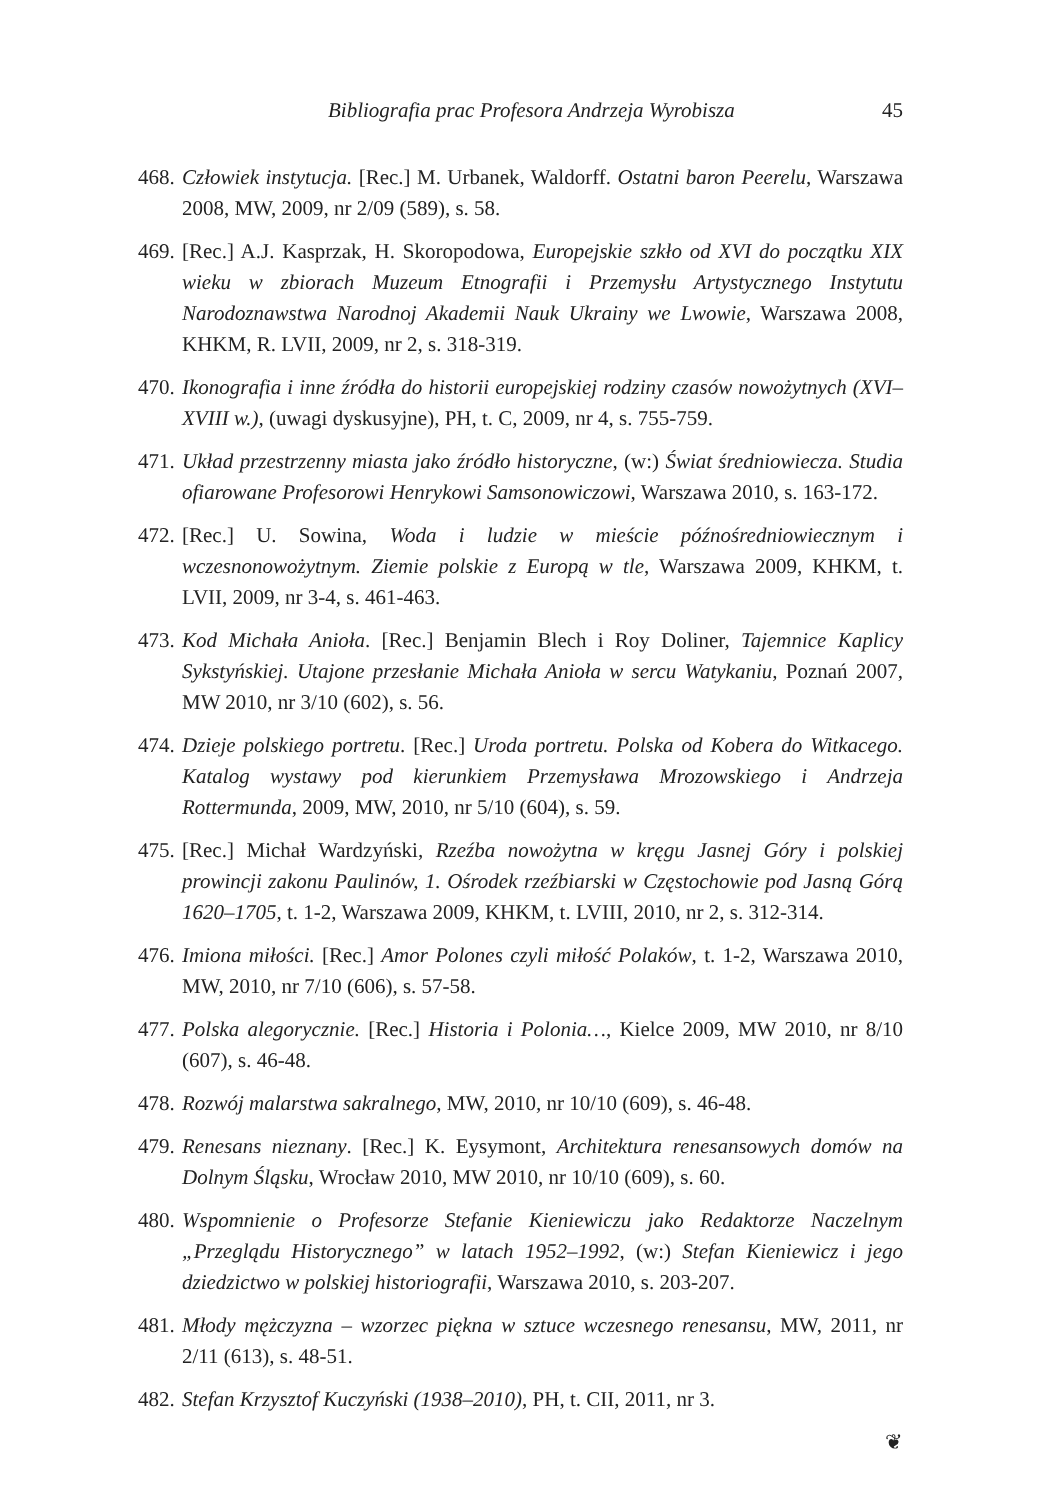Bibliografia prac Profesora Andrzeja Wyrobisza 45
468. Człowiek instytucja. [Rec.] M. Urbanek, Waldorff. Ostatni baron Peerelu, Warszawa 2008, MW, 2009, nr 2/09 (589), s. 58.
469. [Rec.] A.J. Kasprzak, H. Skoropodowa, Europejskie szkło od XVI do początku XIX wieku w zbiorach Muzeum Etnografii i Przemysłu Artystycznego Instytutu Narodoznawstwa Narodnoj Akademii Nauk Ukrainy we Lwowie, Warszawa 2008, KHKM, R. LVII, 2009, nr 2, s. 318-319.
470. Ikonografia i inne źródła do historii europejskiej rodziny czasów nowożytnych (XVI–XVIII w.), (uwagi dyskusyjne), PH, t. C, 2009, nr 4, s. 755-759.
471. Układ przestrzenny miasta jako źródło historyczne, (w:) Świat średniowiecza. Studia ofiarowane Profesorowi Henrykowi Samsonowiczowi, Warszawa 2010, s. 163-172.
472. [Rec.] U. Sowina, Woda i ludzie w mieście późnośredniowiecznym i wczesnonowożytnym. Ziemie polskie z Europą w tle, Warszawa 2009, KHKM, t. LVII, 2009, nr 3-4, s. 461-463.
473. Kod Michała Anioła. [Rec.] Benjamin Blech i Roy Doliner, Tajemnice Kaplicy Sykstyńskiej. Utajone przesłanie Michała Anioła w sercu Watykaniu, Poznań 2007, MW 2010, nr 3/10 (602), s. 56.
474. Dzieje polskiego portretu. [Rec.] Uroda portretu. Polska od Kobera do Witkacego. Katalog wystawy pod kierunkiem Przemysława Mrozowskiego i Andrzeja Rottermunda, 2009, MW, 2010, nr 5/10 (604), s. 59.
475. [Rec.] Michał Wardzyński, Rzeźba nowożytna w kręgu Jasnej Góry i polskiej prowincji zakonu Paulinów, 1. Ośrodek rzeźbiarski w Częstochowie pod Jasną Górą 1620–1705, t. 1-2, Warszawa 2009, KHKM, t. LVIII, 2010, nr 2, s. 312-314.
476. Imiona miłości. [Rec.] Amor Polones czyli miłość Polaków, t. 1-2, Warszawa 2010, MW, 2010, nr 7/10 (606), s. 57-58.
477. Polska alegorycznie. [Rec.] Historia i Polonia…, Kielce 2009, MW 2010, nr 8/10 (607), s. 46-48.
478. Rozwój malarstwa sakralnego, MW, 2010, nr 10/10 (609), s. 46-48.
479. Renesans nieznany. [Rec.] K. Eysymont, Architektura renesansowych domów na Dolnym Śląsku, Wrocław 2010, MW 2010, nr 10/10 (609), s. 60.
480. Wspomnienie o Profesorze Stefanie Kieniewiczu jako Redaktorze Naczelnym „Przeglądu Historycznego” w latach 1952–1992, (w:) Stefan Kieniewicz i jego dziedzictwo w polskiej historiografii, Warszawa 2010, s. 203-207.
481. Młody mężczyzna – wzorzec piękna w sztuce wczesnego renesansu, MW, 2011, nr 2/11 (613), s. 48-51.
482. Stefan Krzysztof Kuczyński (1938–2010), PH, t. CII, 2011, nr 3.
❦